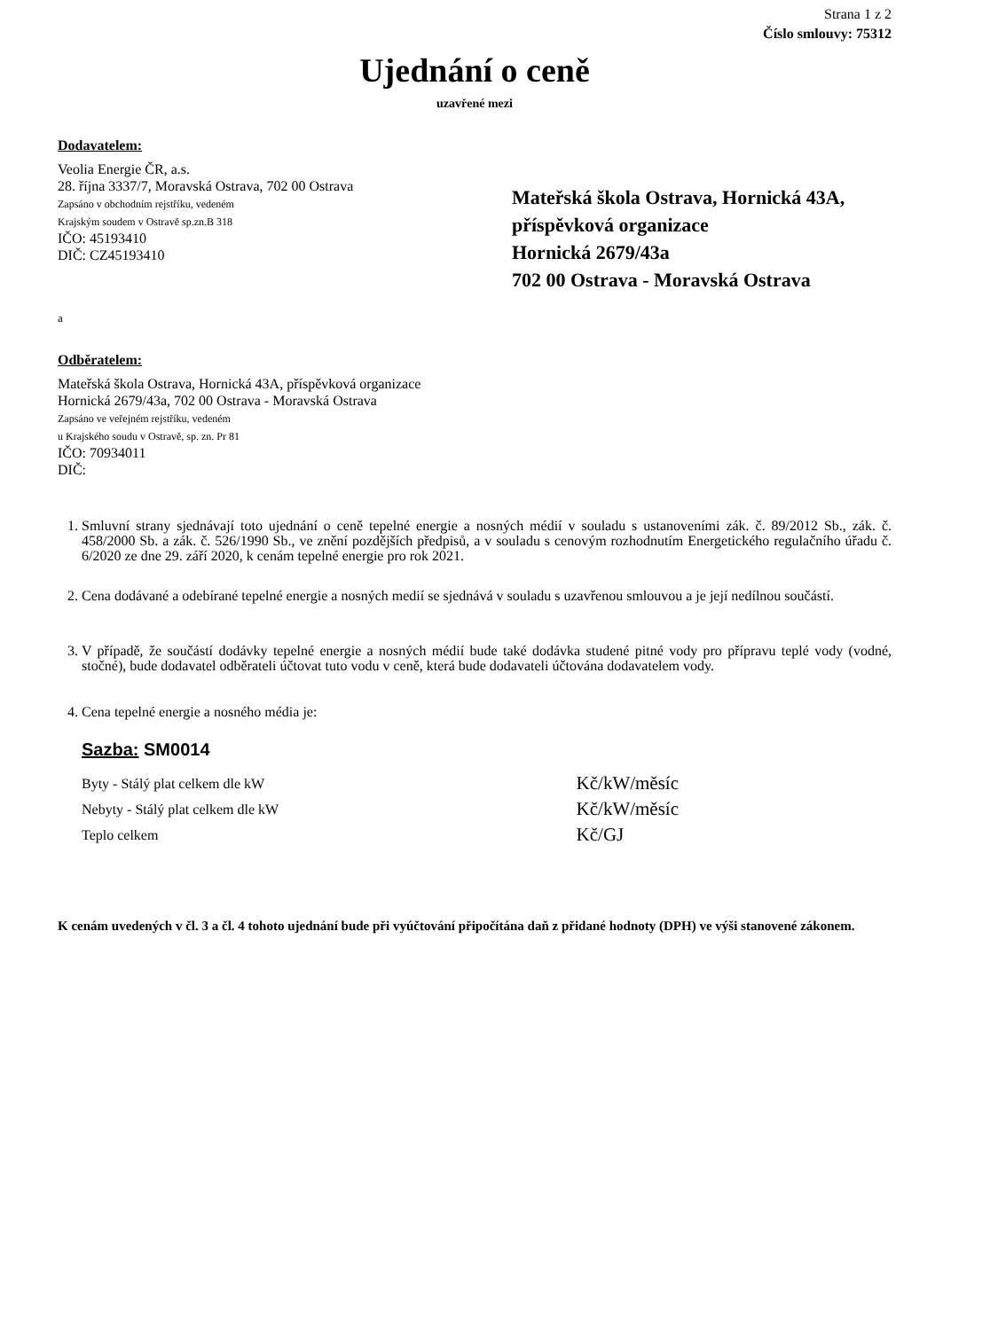Strana 1 z 2
Číslo smlouvy: 75312
Ujednání o ceně
uzavřené mezi
Dodavatelem:
Veolia Energie ČR, a.s.
28. října 3337/7, Moravská Ostrava, 702 00 Ostrava
Zapsáno v obchodním rejstříku, vedeném
Krajským soudem v Ostravě sp.zn.B 318
IČO: 45193410
DIČ: CZ45193410
Mateřská škola Ostrava, Hornická 43A,
příspěvková organizace
Hornická 2679/43a
702 00 Ostrava - Moravská Ostrava
a
Odběratelem:
Mateřská škola Ostrava, Hornická 43A, příspěvková organizace
Hornická 2679/43a, 702 00 Ostrava - Moravská Ostrava
Zapsáno ve veřejném rejstříku, vedeném
u Krajského soudu v Ostravě, sp. zn. Pr 81
IČO: 70934011
DIČ:
1. Smluvní strany sjednávají toto ujednání o ceně tepelné energie a nosných médií v souladu s ustanoveními zák. č. 89/2012 Sb., zák. č. 458/2000 Sb. a zák. č. 526/1990 Sb., ve znění pozdějších předpisů, a v souladu s cenovým rozhodnutím Energetického regulačního úřadu č. 6/2020 ze dne 29. září 2020, k cenám tepelné energie pro rok 2021.
2. Cena dodávané a odebírané tepelné energie a nosných medií se sjednává v souladu s uzavřenou smlouvou a je její nedílnou součástí.
3. V případě, že součástí dodávky tepelné energie a nosných médií bude také dodávka studené pitné vody pro přípravu teplé vody (vodné, stočné), bude dodavatel odběrateli účtovat tuto vodu v ceně, která bude dodavateli účtována dodavatelem vody.
4. Cena tepelné energie a nosného média je:
Sazba: SM0014
| Byty - Stálý plat celkem dle kW | Kč/kW/měsíc |
| Nebyty - Stálý plat celkem dle kW | Kč/kW/měsíc |
| Teplo celkem | Kč/GJ |
K cenám uvedených v čl. 3 a čl. 4 tohoto ujednání bude při vyúčtování připočítána daň z přidané hodnoty (DPH) ve výši stanovené zákonem.